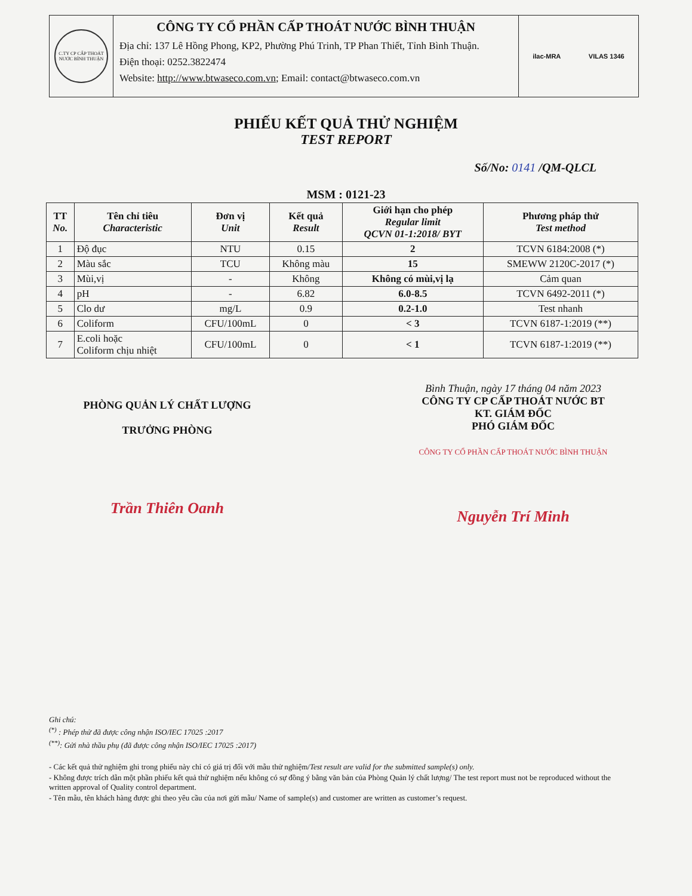C.TY CP CẤP THOÁT NƯỚC BÌNH THUẬN
CÔNG TY CỔ PHẦN CẤP THOÁT NƯỚC BÌNH THUẬN
Địa chỉ: 137 Lê Hồng Phong, KP2, Phường Phú Trinh, TP Phan Thiết, Tỉnh Bình Thuận.
Điện thoại: 0252.3822474
Website: http://www.btwaseco.com.vn; Email: contact@btwaseco.com.vn
ilac-MRA VILAS 1346
PHIẾU KẾT QUẢ THỬ NGHIỆM
TEST REPORT
Số/No: 0141 /QM-QLCL
MSM : 0121-23
| TT No. | Tên chỉ tiêu Characteristic | Đơn vị Unit | Kết quả Result | Giới hạn cho phép Regular limit QCVN 01-1:2018/ BYT | Phương pháp thử Test method |
| --- | --- | --- | --- | --- | --- |
| 1 | Độ đục | NTU | 0.15 | 2 | TCVN 6184:2008 (*) |
| 2 | Màu sắc | TCU | Không màu | 15 | SMEWW 2120C-2017 (*) |
| 3 | Mùi,vị | - | Không | Không có mùi,vị lạ | Cảm quan |
| 4 | pH | - | 6.82 | 6.0-8.5 | TCVN 6492-2011 (*) |
| 5 | Clo dư | mg/L | 0.9 | 0.2-1.0 | Test nhanh |
| 6 | Coliform | CFU/100mL | 0 | < 3 | TCVN 6187-1:2019 (**) |
| 7 | E.coli hoặc Coliform chịu nhiệt | CFU/100mL | 0 | < 1 | TCVN 6187-1:2019 (**) |
PHÒNG QUẢN LÝ CHẤT LƯỢNG
TRƯỞNG PHÒNG
Trần Thiên Oanh
Bình Thuận, ngày 17 tháng 04 năm 2023
CÔNG TY CP CẤP THOÁT NƯỚC BT
KT. GIÁM ĐỐC
PHÓ GIÁM ĐỐC
CÔNG TY CỔ PHẦN CẤP THOÁT NƯỚC BÌNH THUẬN
Nguyễn Trí Minh
Ghi chú:
<sup>(*)</sup> : Phép thử đã được công nhận ISO/IEC 17025 :2017
<sup>(**)</sup>: Gửi nhà thầu phụ (đã được công nhận ISO/IEC 17025 :2017)
- Các kết quả thử nghiệm ghi trong phiếu này chỉ có giá trị đối với mẫu thử nghiệm/Test result are valid for the submitted sample(s) only.
- Không được trích dẫn một phần phiếu kết quả thử nghiệm nếu không có sự đồng ý bằng văn bản của Phòng Quản lý chất lượng/ The test report must not be reproduced without the written approval of Quality control department.
- Tên mẫu, tên khách hàng được ghi theo yêu cầu của nơi gửi mẫu/ Name of sample(s) and customer are written as customer’s request.